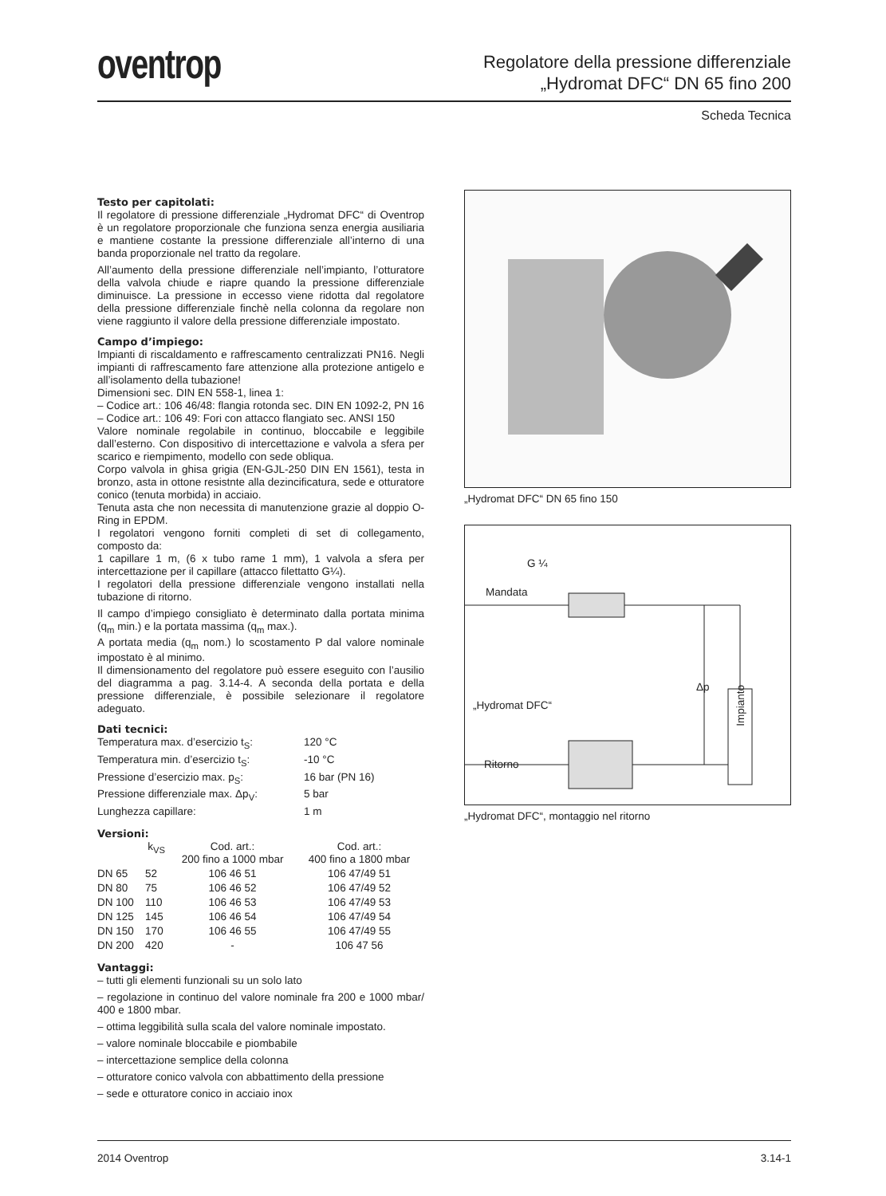oventrop
Regolatore della pressione differenziale
„Hydromat DFC“ DN 65 fino 200
Scheda Tecnica
Testo per capitolati:
Il regolatore di pressione differenziale „Hydromat DFC“ di Oventrop è un regolatore proporzionale che funziona senza energia ausiliaria e mantiene costante la pressione differenziale all’interno di una banda proporzionale nel tratto da regolare.
All’aumento della pressione differenziale nell’impianto, l’otturatore della valvola chiude e riapre quando la pressione differenziale diminuisce. La pressione in eccesso viene ridotta dal regolatore della pressione differenziale finchè nella colonna da regolare non viene raggiunto il valore della pressione differenziale impostato.
Campo d’impiego:
Impianti di riscaldamento e raffrescamento centralizzati PN16. Negli impianti di raffrescamento fare attenzione alla protezione antigelo e all’isolamento della tubazione!
Dimensioni sec. DIN EN 558-1, linea 1:
– Codice art.: 106 46/48: flangia rotonda sec. DIN EN 1092-2, PN 16
– Codice art.: 106 49: Fori con attacco flangiato sec. ANSI 150
Valore nominale regolabile in continuo, bloccabile e leggibile dall’esterno. Con dispositivo di intercettazione e valvola a sfera per scarico e riempimento, modello con sede obliqua.
Corpo valvola in ghisa grigia (EN-GJL-250 DIN EN 1561), testa in bronzo, asta in ottone resistnte alla dezincificatura, sede e otturatore conico (tenuta morbida) in acciaio.
Tenuta asta che non necessita di manutenzione grazie al doppio O-Ring in EPDM.
I regolatori vengono forniti completi di set di collegamento, composto da:
1 capillare 1 m, (6 x tubo rame 1 mm), 1 valvola a sfera per intercettazione per il capillare (attacco filettatto G¼).
I regolatori della pressione differenziale vengono installati nella tubazione di ritorno.
Il campo d’impiego consigliato è determinato dalla portata minima (q<sub>m</sub> min.) e la portata massima (q<sub>m</sub> max.).
A portata media (q<sub>m</sub> nom.) lo scostamento P dal valore nominale impostato è al minimo.
Il dimensionamento del regolatore può essere eseguito con l’ausilio del diagramma a pag. 3.14-4. A seconda della portata e della pressione differenziale, è possibile selezionare il regolatore adeguato.
Dati tecnici:
| Temperatura max. d’esercizio t<sub>S</sub>: | 120 °C |
| Temperatura min. d’esercizio t<sub>S</sub>: | -10 °C |
| Pressione d’esercizio max. p<sub>S</sub>: | 16 bar (PN 16) |
| Pressione differenziale max. Δp<sub>V</sub>: | 5 bar |
| Lunghezza capillare: | 1 m |
Versioni:
| | k<sub>VS</sub> | Cod. art.: 200 fino a 1000 mbar | Cod. art.: 400 fino a 1800 mbar |
| --- | --- | --- | --- |
| DN 65 | 52 | 106 46 51 | 106 47/49 51 |
| DN 80 | 75 | 106 46 52 | 106 47/49 52 |
| DN 100 | 110 | 106 46 53 | 106 47/49 53 |
| DN 125 | 145 | 106 46 54 | 106 47/49 54 |
| DN 150 | 170 | 106 46 55 | 106 47/49 55 |
| DN 200 | 420 | - | 106 47 56 |
Vantaggi:
– tutti gli elementi funzionali su un solo lato
– regolazione in continuo del valore nominale fra 200 e 1000 mbar/ 400 e 1800 mbar.
– ottima leggibilità sulla scala del valore nominale impostato.
– valore nominale bloccabile e piombabile
– intercettazione semplice della colonna
– otturatore conico valvola con abbattimento della pressione
– sede e otturatore conico in acciaio inox
„Hydromat DFC“ DN 65 fino 150
G ¼
Mandata
Δp
Impianto
„Hydromat DFC“
Ritorno
„Hydromat DFC“, montaggio nel ritorno
2014 Oventrop 3.14-1